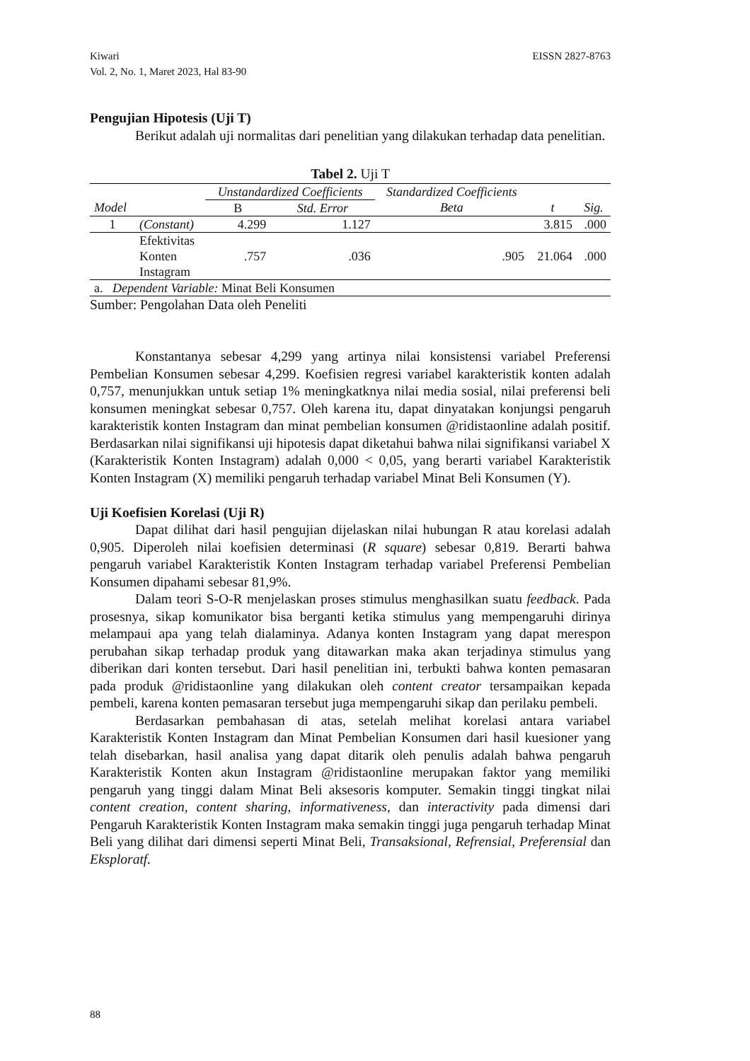EISSN 2827-8763 Kiwari
Vol. 2, No. 1, Maret 2023, Hal 83-90
Pengujian Hipotesis (Uji T)
Berikut adalah uji normalitas dari penelitian yang dilakukan terhadap data penelitian.
Tabel 2. Uji T
| | | Unstandardized Coefficients | | Standardized Coefficients | | |
| --- | --- | --- | --- | --- | --- | --- |
| Model | | B | Std. Error | Beta | t | Sig. |
| 1 | (Constant) | 4.299 | 1.127 | | 3.815 | .000 |
| | Efektivitas Konten Instagram | .757 | .036 | .905 | 21.064 | .000 |
| a. Dependent Variable: Minat Beli Konsumen | | | | | | |
Sumber: Pengolahan Data oleh Peneliti
Konstantanya sebesar 4,299 yang artinya nilai konsistensi variabel Preferensi Pembelian Konsumen sebesar 4,299. Koefisien regresi variabel karakteristik konten adalah 0,757, menunjukkan untuk setiap 1% meningkatknya nilai media sosial, nilai preferensi beli konsumen meningkat sebesar 0,757. Oleh karena itu, dapat dinyatakan konjungsi pengaruh karakteristik konten Instagram dan minat pembelian konsumen @ridistaonline adalah positif. Berdasarkan nilai signifikansi uji hipotesis dapat diketahui bahwa nilai signifikansi variabel X (Karakteristik Konten Instagram) adalah 0,000 < 0,05, yang berarti variabel Karakteristik Konten Instagram (X) memiliki pengaruh terhadap variabel Minat Beli Konsumen (Y).
Uji Koefisien Korelasi (Uji R)
Dapat dilihat dari hasil pengujian dijelaskan nilai hubungan R atau korelasi adalah 0,905. Diperoleh nilai koefisien determinasi (R square) sebesar 0,819. Berarti bahwa pengaruh variabel Karakteristik Konten Instagram terhadap variabel Preferensi Pembelian Konsumen dipahami sebesar 81,9%.
Dalam teori S-O-R menjelaskan proses stimulus menghasilkan suatu feedback. Pada prosesnya, sikap komunikator bisa berganti ketika stimulus yang mempengaruhi dirinya melampaui apa yang telah dialaminya. Adanya konten Instagram yang dapat merespon perubahan sikap terhadap produk yang ditawarkan maka akan terjadinya stimulus yang diberikan dari konten tersebut. Dari hasil penelitian ini, terbukti bahwa konten pemasaran pada produk @ridistaonline yang dilakukan oleh content creator tersampaikan kepada pembeli, karena konten pemasaran tersebut juga mempengaruhi sikap dan perilaku pembeli.
Berdasarkan pembahasan di atas, setelah melihat korelasi antara variabel Karakteristik Konten Instagram dan Minat Pembelian Konsumen dari hasil kuesioner yang telah disebarkan, hasil analisa yang dapat ditarik oleh penulis adalah bahwa pengaruh Karakteristik Konten akun Instagram @ridistaonline merupakan faktor yang memiliki pengaruh yang tinggi dalam Minat Beli aksesoris komputer. Semakin tinggi tingkat nilai content creation, content sharing, informativeness, dan interactivity pada dimensi dari Pengaruh Karakteristik Konten Instagram maka semakin tinggi juga pengaruh terhadap Minat Beli yang dilihat dari dimensi seperti Minat Beli, Transaksional, Refrensial, Preferensial dan Eksploratf.
88